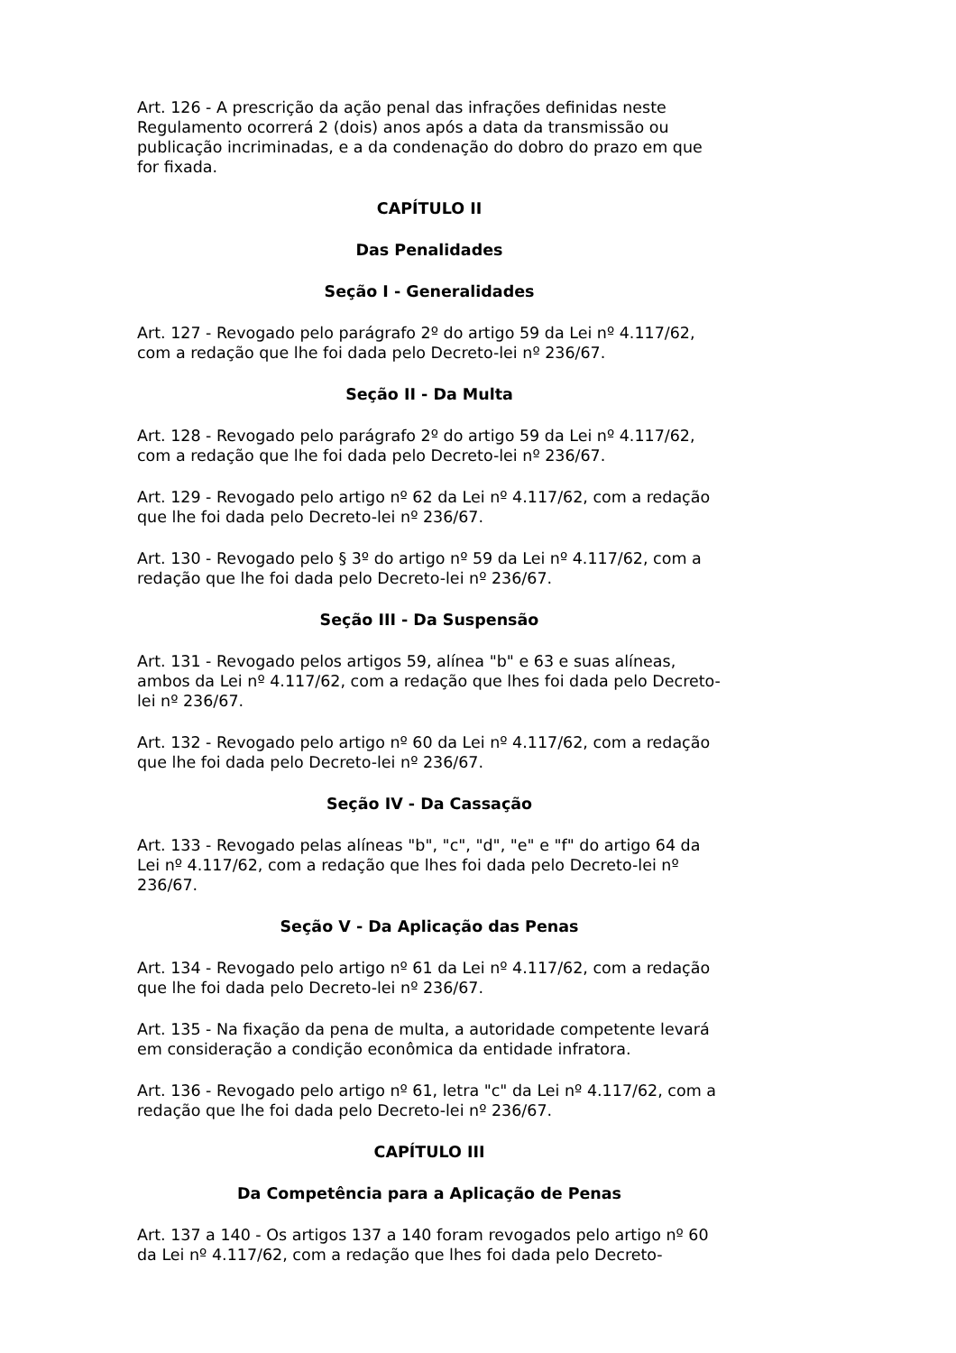Art. 126 - A prescrição da ação penal das infrações definidas neste Regulamento ocorrerá 2 (dois) anos após a data da transmissão ou publicação incriminadas, e a da condenação do dobro do prazo em que for fixada.
CAPÍTULO II
Das Penalidades
Seção I - Generalidades
Art. 127 - Revogado pelo parágrafo 2º do artigo 59 da Lei nº 4.117/62, com a redação que lhe foi dada pelo Decreto-lei nº 236/67.
Seção II - Da Multa
Art. 128 - Revogado pelo parágrafo 2º do artigo 59 da Lei nº 4.117/62, com a redação que lhe foi dada pelo Decreto-lei nº 236/67.
Art. 129 - Revogado pelo artigo nº 62 da Lei nº 4.117/62, com a redação que lhe foi dada pelo Decreto-lei nº 236/67.
Art. 130 - Revogado pelo § 3º do artigo nº 59 da Lei nº 4.117/62, com a redação que lhe foi dada pelo Decreto-lei nº 236/67.
Seção III - Da Suspensão
Art. 131 - Revogado pelos artigos 59, alínea "b" e 63 e suas alíneas, ambos da Lei nº 4.117/62, com a redação que lhes foi dada pelo Decreto-lei nº 236/67.
Art. 132 - Revogado pelo artigo nº 60 da Lei nº 4.117/62, com a redação que lhe foi dada pelo Decreto-lei nº 236/67.
Seção IV - Da Cassação
Art. 133 - Revogado pelas alíneas "b", "c", "d", "e" e "f" do artigo 64 da Lei nº 4.117/62, com a redação que lhes foi dada pelo Decreto-lei nº 236/67.
Seção V - Da Aplicação das Penas
Art. 134 - Revogado pelo artigo nº 61 da Lei nº 4.117/62, com a redação que lhe foi dada pelo Decreto-lei nº 236/67.
Art. 135 - Na fixação da pena de multa, a autoridade competente levará em consideração a condição econômica da entidade infratora.
Art. 136 - Revogado pelo artigo nº 61, letra "c" da Lei nº 4.117/62, com a redação que lhe foi dada pelo Decreto-lei nº 236/67.
CAPÍTULO III
Da Competência para a Aplicação de Penas
Art. 137 a 140 - Os artigos 137 a 140 foram revogados pelo artigo nº 60 da Lei nº 4.117/62, com a redação que lhes foi dada pelo Decreto-